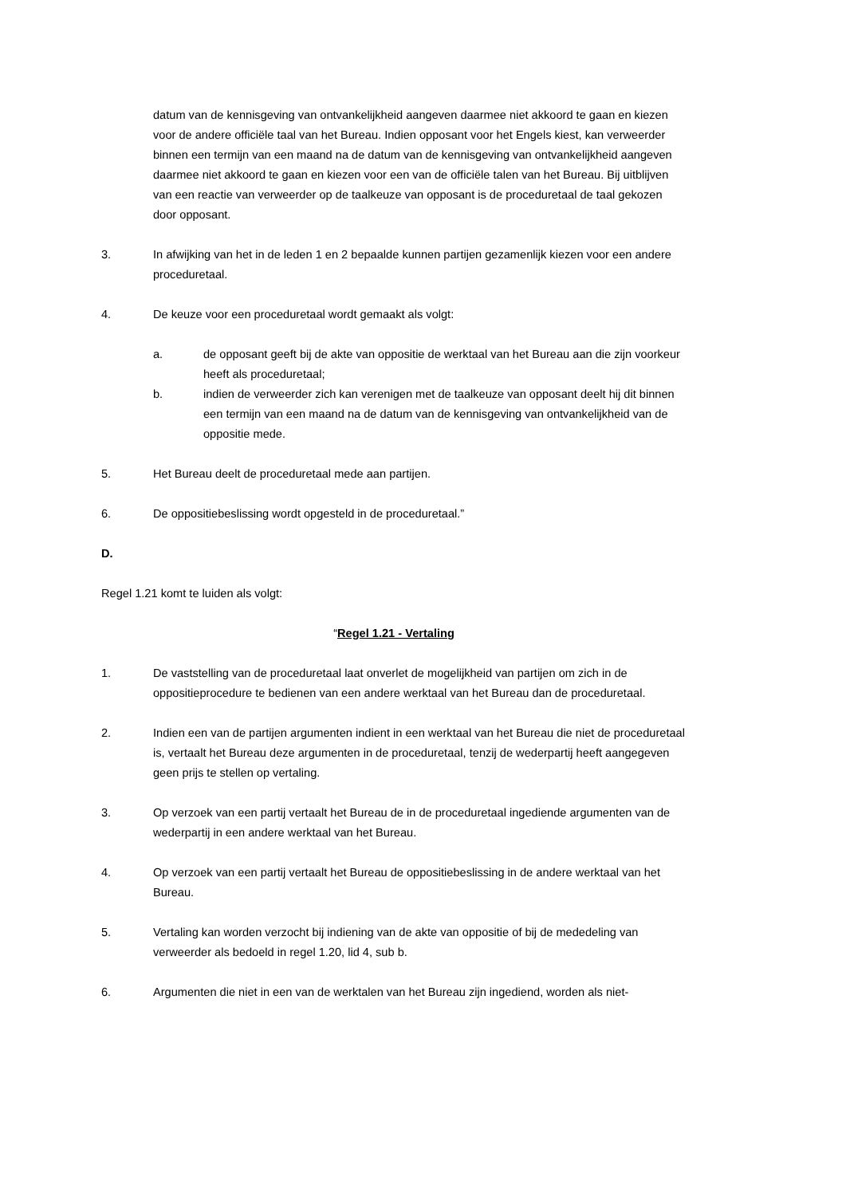datum van de kennisgeving van ontvankelijkheid aangeven daarmee niet akkoord te gaan en kiezen voor de andere officiële taal van het Bureau. Indien opposant voor het Engels kiest, kan verweerder binnen een termijn van een maand na de datum van de kennisgeving van ontvankelijkheid aangeven daarmee niet akkoord te gaan en kiezen voor een van de officiële talen van het Bureau. Bij uitblijven van een reactie van verweerder op de taalkeuze van opposant is de proceduretaal de taal gekozen door opposant.
3. In afwijking van het in de leden 1 en 2 bepaalde kunnen partijen gezamenlijk kiezen voor een andere proceduretaal.
4. De keuze voor een proceduretaal wordt gemaakt als volgt:
a. de opposant geeft bij de akte van oppositie de werktaal van het Bureau aan die zijn voorkeur heeft als proceduretaal;
b. indien de verweerder zich kan verenigen met de taalkeuze van opposant deelt hij dit binnen een termijn van een maand na de datum van de kennisgeving van ontvankelijkheid van de oppositie mede.
5. Het Bureau deelt de proceduretaal mede aan partijen.
6. De oppositiebeslissing wordt opgesteld in de proceduretaal.”
D.
Regel 1.21 komt te luiden als volgt:
“Regel 1.21 - Vertaling
1. De vaststelling van de proceduretaal laat onverlet de mogelijkheid van partijen om zich in de oppositieprocedure te bedienen van een andere werktaal van het Bureau dan de proceduretaal.
2. Indien een van de partijen argumenten indient in een werktaal van het Bureau die niet de proceduretaal is, vertaalt het Bureau deze argumenten in de proceduretaal, tenzij de wederpartij heeft aangegeven geen prijs te stellen op vertaling.
3. Op verzoek van een partij vertaalt het Bureau de in de proceduretaal ingediende argumenten van de wederpartij in een andere werktaal van het Bureau.
4. Op verzoek van een partij vertaalt het Bureau de oppositiebeslissing in de andere werktaal van het Bureau.
5. Vertaling kan worden verzocht bij indiening van de akte van oppositie of bij de mededeling van verweerder als bedoeld in regel 1.20, lid 4, sub b.
6. Argumenten die niet in een van de werktalen van het Bureau zijn ingediend, worden als niet-